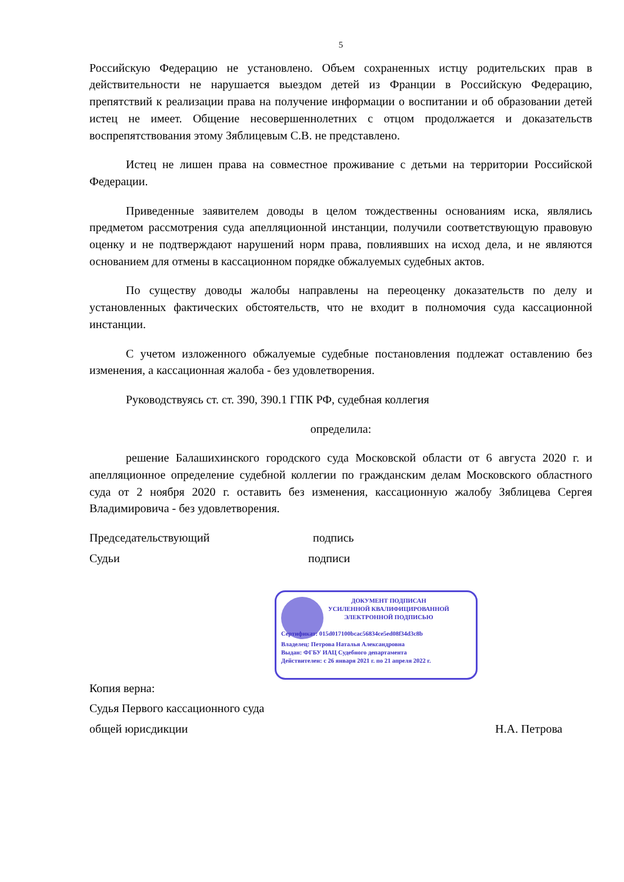5
Российскую Федерацию не установлено. Объем сохраненных истцу родительских прав в действительности не нарушается выездом детей из Франции в Российскую Федерацию, препятствий к реализации права на получение информации о воспитании и об образовании детей истец не имеет. Общение несовершеннолетних с отцом продолжается и доказательств воспрепятствования этому Зяблицевым С.В. не представлено.
Истец не лишен права на совместное проживание с детьми на территории Российской Федерации.
Приведенные заявителем доводы в целом тождественны основаниям иска, являлись предметом рассмотрения суда апелляционной инстанции, получили соответствующую правовую оценку и не подтверждают нарушений норм права, повлиявших на исход дела, и не являются основанием для отмены в кассационном порядке обжалуемых судебных актов.
По существу доводы жалобы направлены на переоценку доказательств по делу и установленных фактических обстоятельств, что не входит в полномочия суда кассационной инстанции.
С учетом изложенного обжалуемые судебные постановления подлежат оставлению без изменения, а кассационная жалоба - без удовлетворения.
Руководствуясь ст. ст. 390, 390.1 ГПК РФ, судебная коллегия
определила:
решение Балашихинского городского суда Московской области от 6 августа 2020 г. и апелляционное определение судебной коллегии по гражданским делам Московского областного суда от 2 ноября 2020 г. оставить без изменения, кассационную жалобу Зяблицева Сергея Владимировича - без удовлетворения.
Председательствующий подпись
Судьи подписи
ДОКУМЕНТ ПОДПИСАН
УСИЛЕННОЙ КВАЛИФИЦИРОВАННОЙ
ЭЛЕКТРОННОЙ ПОДПИСЬЮ
Сертификат: 015d017100bcac56834ce5ed08f34d3c8b
Владелец: Петрова Наталья Александровна
Выдан: ФГБУ ИАЦ Судебного департамента
Действителен: с 26 января 2021 г. по 21 апреля 2022 г.
Копия верна:
Судья Первого кассационного суда
общей юрисдикции Н.А. Петрова